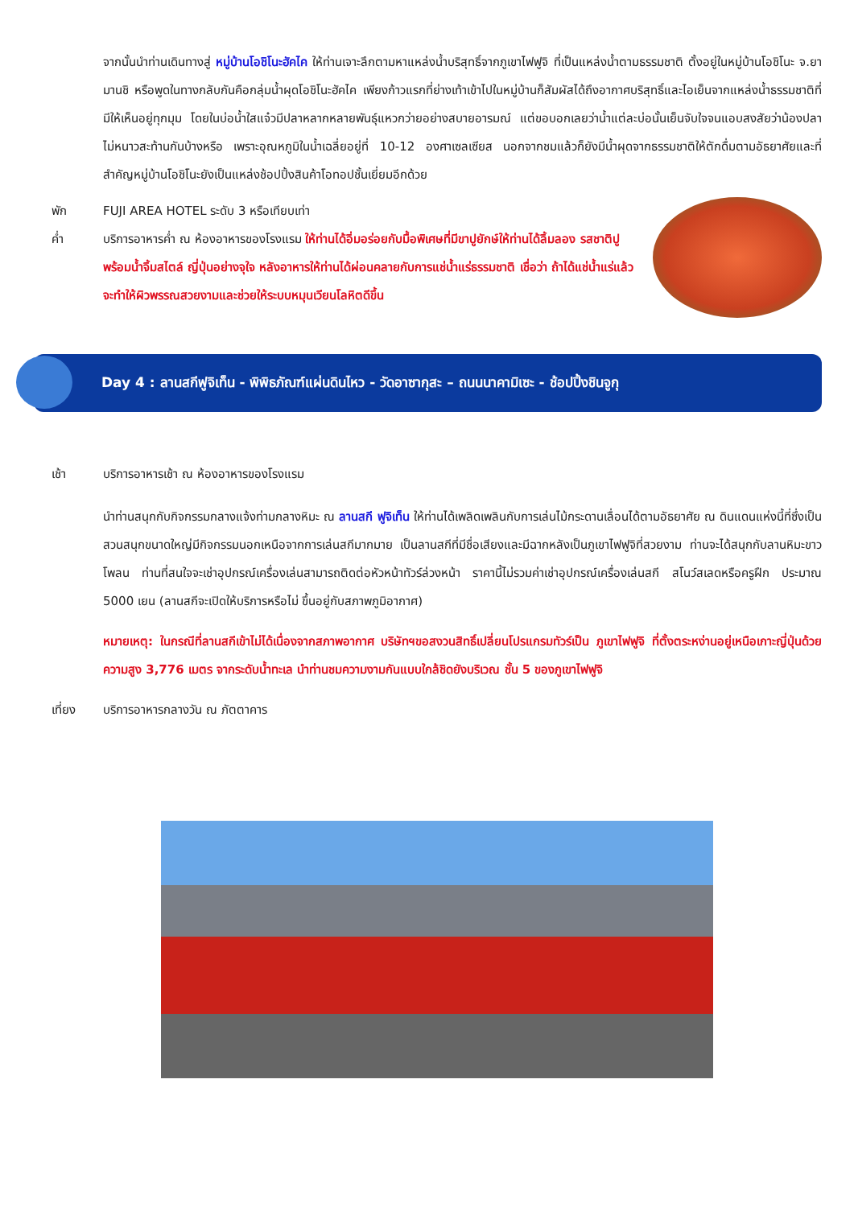จากนั้นนำท่านเดินทางสู่ หมู่บ้านโอชิโนะฮัคไค ให้ท่านเจาะลึกตามหาแหล่งน้ำบริสุทธิ์จากภูเขาไฟฟูจิ ที่เป็นแหล่งน้ำตามธรรมชาติ ตั้งอยู่ในหมู่บ้านโอชิโนะ จ.ยามานชิ หรือพูดในทางกลับกันคือกลุ่มน้ำผุดโอชิโนะฮัคไค เพียงก้าวแรกที่ย่างเท้าเข้าไปในหมู่บ้านก็สัมผัสได้ถึงอากาศบริสุทธิ์และไอเย็นจากแหล่งน้ำธรรมชาติที่มีให้เห็นอยู่ทุกมุม โดยในบ่อน้ำใสแจ๋วมีปลาหลากหลายพันธุ์แหวกว่ายอย่างสบายอารมณ์ แต่ขอบอกเลยว่าน้ำแต่ละบ่อนั้นเย็นจับใจจนแอบสงสัยว่าน้องปลาไม่หนาวสะท้านกันบ้างหรือ เพราะอุณหภูมิในน้ำเฉลี่ยอยู่ที่ 10-12 องศาเซลเซียส นอกจากชมแล้วก็ยังมีน้ำผุดจากธรรมชาติให้ตักดื่มตามอัธยาศัยและที่สำคัญหมู่บ้านโอชิโนะยังเป็นแหล่งช้อปปิ้งสินค้าโอทอปชั้นเยี่ยมอีกด้วย
พัก FUJI AREA HOTEL ระดับ 3 หรือเทียบเท่า
ค่ำ บริการอาหารค่ำ ณ ห้องอาหารของโรงแรม ให้ท่านได้อิ่มอร่อยกับมื้อพิเศษที่มีขาปูยักษ์ให้ท่านได้ลิ้มลอง รสชาติปูพร้อมน้ำจิ้มสไตล์ ญี่ปุ่นอย่างจุใจ หลังอาหารให้ท่านได้ผ่อนคลายกับการแช่น้ำแร่ธรรมชาติ เชื่อว่า ถ้าได้แช่น้ำแร่แล้วจะทำให้ผิวพรรณสวยงามและช่วยให้ระบบหมุนเวียนโลหิตดีขึ้น
Day 4 : ลานสกีฟูจิเท็น - พิพิธภัณฑ์แผ่นดินไหว - วัดอาซากุสะ – ถนนนาคามิเซะ - ช้อปปิ้งชินจูกุ
เช้า บริการอาหารเช้า ณ ห้องอาหารของโรงแรม
นำท่านสนุกกับกิจกรรมกลางแจ้งท่ามกลางหิมะ ณ ลานสกี ฟูจิเท็น ให้ท่านได้เพลิดเพลินกับการเล่นไม้กระดานเลื่อนได้ตามอัธยาศัย ณ ดินแดนแห่งนี้ที่ซึ่งเป็นสวนสนุกขนาดใหญ่มีกิจกรรมนอกเหนือจากการเล่นสกีมากมาย เป็นลานสกีที่มีชื่อเสียงและมีฉากหลังเป็นภูเขาไฟฟูจิที่สวยงาม ท่านจะได้สนุกกับลานหิมะขาวโพลน ท่านที่สนใจจะเช่าอุปกรณ์เครื่องเล่นสามารถติดต่อหัวหน้าทัวร์ล่วงหน้า ราคานี้ไม่รวมค่าเช่าอุปกรณ์เครื่องเล่นสกี สโนว์สเลดหรือครูฝึก ประมาณ 5000 เยน (ลานสกีจะเปิดให้บริการหรือไม่ ขึ้นอยู่กับสภาพภูมิอากาศ)
หมายเหตุ: ในกรณีที่ลานสกีเข้าไม่ได้เนื่องจากสภาพอากาศ บริษัทฯขอสงวนสิทธิ์เปลี่ยนโปรแกรมทัวร์เป็น ภูเขาไฟฟูจิ ที่ตั้งตระหง่านอยู่เหนือเกาะญี่ปุ่นด้วยความสูง 3,776 เมตร จากระดับน้ำทะเล นำท่านชมความงามกันแบบใกล้ชิดยังบริเวณ ชั้น 5 ของภูเขาไฟฟูจิ
เที่ยง บริการอาหารกลางวัน ณ ภัตตาคาร